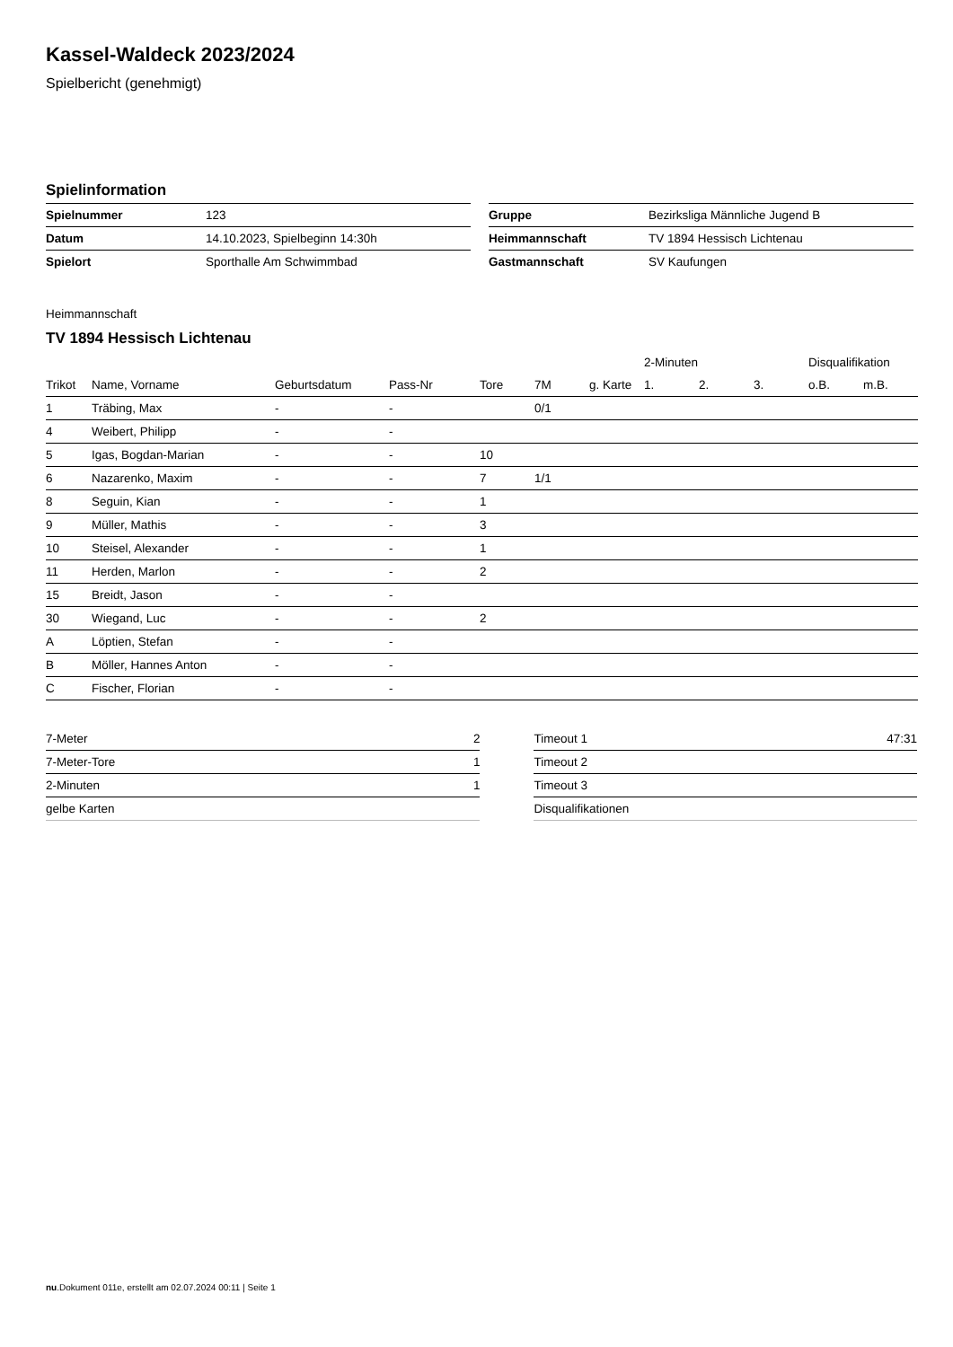Kassel-Waldeck 2023/2024
Spielbericht (genehmigt)
Spielinformation
| Spielnummer | 123 |
| Datum | 14.10.2023, Spielbeginn 14:30h |
| Spielort | Sporthalle Am Schwimmbad |
| Gruppe | Bezirksliga Männliche Jugend B |
| Heimmannschaft | TV 1894 Hessisch Lichtenau |
| Gastmannschaft | SV Kaufungen |
Heimmannschaft
TV 1894 Hessisch Lichtenau
| | | | | | | | 2-Minuten | | | Disqualifikation | |
| --- | --- | --- | --- | --- | --- | --- | --- | --- | --- | --- | --- |
| Trikot | Name, Vorname | Geburtsdatum | Pass-Nr | Tore | 7M | g. Karte | 1. | 2. | 3. | o.B. | m.B. |
| 1 | Träbing, Max | - | - | | 0/1 | | | | | | |
| 4 | Weibert, Philipp | - | - | | | | | | | | |
| 5 | Igas, Bogdan-Marian | - | - | 10 | | | | | | | |
| 6 | Nazarenko, Maxim | - | - | 7 | 1/1 | | | | | | |
| 8 | Seguin, Kian | - | - | 1 | | | | | | | |
| 9 | Müller, Mathis | - | - | 3 | | | | | | | |
| 10 | Steisel, Alexander | - | - | 1 | | | | | | | |
| 11 | Herden, Marlon | - | - | 2 | | | | | | | |
| 15 | Breidt, Jason | - | - | | | | | | | | |
| 30 | Wiegand, Luc | - | - | 2 | | | | | | | |
| A | Löptien, Stefan | - | - | | | | | | | | |
| B | Möller, Hannes Anton | - | - | | | | | | | | |
| C | Fischer, Florian | - | - | | | | | | | | |
| 7-Meter | 2 |
| 7-Meter-Tore | 1 |
| 2-Minuten | 1 |
| gelbe Karten | |
| Timeout 1 | 47:31 |
| Timeout 2 | |
| Timeout 3 | |
| Disqualifikationen | |
nu.Dokument 011e, erstellt am 02.07.2024 00:11 | Seite 1